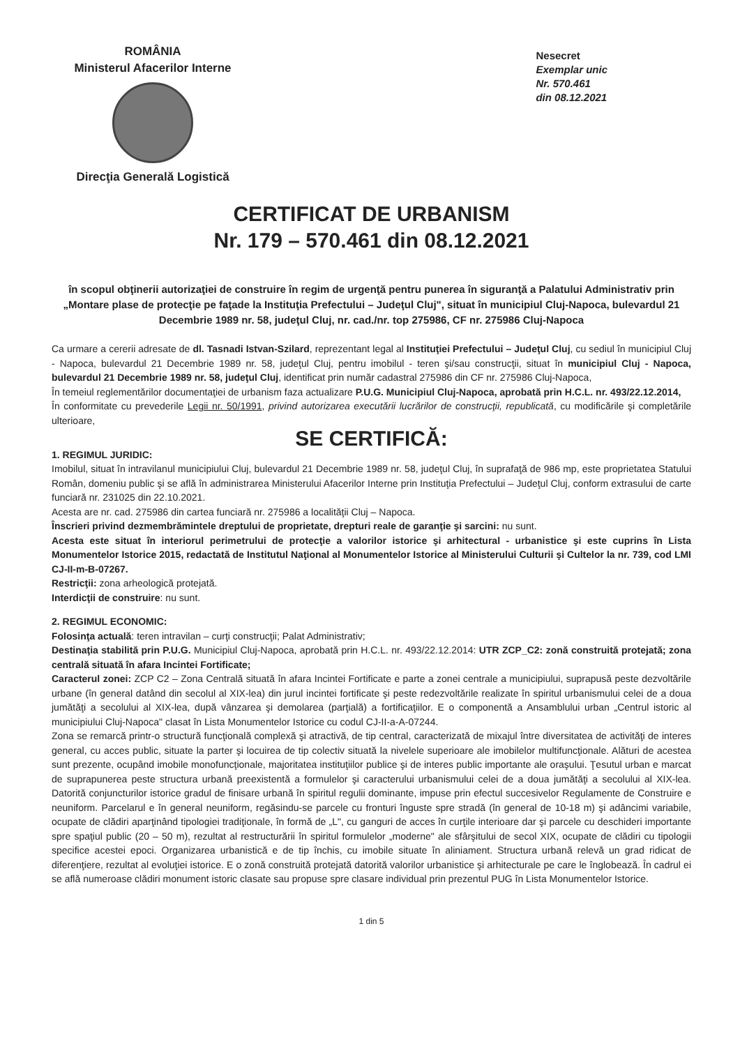ROMÂNIA
Ministerul Afacerilor Interne
Direcţia Generală Logistică
Nesecret
Exemplar unic
Nr. 570.461
din 08.12.2021
CERTIFICAT DE URBANISM
Nr. 179 – 570.461 din 08.12.2021
în scopul obţinerii autorizaţiei de construire în regim de urgenţă pentru punerea în siguranţă a Palatului Administrativ prin „Montare plase de protecţie pe faţade la Instituţia Prefectului – Judeţul Cluj", situat în municipiul Cluj-Napoca, bulevardul 21 Decembrie 1989 nr. 58, judeţul Cluj, nr. cad./nr. top 275986, CF nr. 275986 Cluj-Napoca
Ca urmare a cererii adresate de dl. Tasnadi Istvan-Szilard, reprezentant legal al Instituţiei Prefectului – Judeţul Cluj, cu sediul în municipiul Cluj - Napoca, bulevardul 21 Decembrie 1989 nr. 58, judeţul Cluj, pentru imobilul - teren şi/sau construcţii, situat în municipiul Cluj - Napoca, bulevardul 21 Decembrie 1989 nr. 58, judeţul Cluj, identificat prin număr cadastral 275986 din CF nr. 275986 Cluj-Napoca,
În temeiul reglementărilor documentaţiei de urbanism faza actualizare P.U.G. Municipiul Cluj-Napoca, aprobată prin H.C.L. nr. 493/22.12.2014,
În conformitate cu prevederile Legii nr. 50/1991, privind autorizarea executării lucrărilor de construcţii, republicată, cu modificările şi completările ulterioare,
SE CERTIFICĂ:
1. REGIMUL JURIDIC:
Imobilul, situat în intravilanul municipiului Cluj, bulevardul 21 Decembrie 1989 nr. 58, judeţul Cluj, în suprafaţă de 986 mp, este proprietatea Statului Român, domeniu public şi se află în administrarea Ministerului Afacerilor Interne prin Instituţia Prefectului – Judeţul Cluj, conform extrasului de carte funciară nr. 231025 din 22.10.2021.
Acesta are nr. cad. 275986 din cartea funciară nr. 275986 a localităţii Cluj – Napoca.
Înscrieri privind dezmembrămintele dreptului de proprietate, drepturi reale de garanţie şi sarcini: nu sunt.
Acesta este situat în interiorul perimetrului de protecţie a valorilor istorice şi arhitectural - urbanistice şi este cuprins în Lista Monumentelor Istorice 2015, redactată de Institutul Naţional al Monumentelor Istorice al Ministerului Culturii şi Cultelor la nr. 739, cod LMI CJ-II-m-B-07267.
Restricţii: zona arheologică protejată.
Interdicţii de construire: nu sunt.
2. REGIMUL ECONOMIC:
Folosinţa actuală: teren intravilan – curţi construcţii; Palat Administrativ;
Destinaţia stabilită prin P.U.G. Municipiul Cluj-Napoca, aprobată prin H.C.L. nr. 493/22.12.2014: UTR ZCP_C2: zonă construită protejată; zona centrală situată în afara Incintei Fortificate;
Caracterul zonei: ZCP C2 – Zona Centrală situată în afara Incintei Fortificate e parte a zonei centrale a municipiului, suprapusă peste dezvoltările urbane (în general datând din secolul al XIX-lea) din jurul incintei fortificate şi peste redezvoltările realizate în spiritul urbanismului celei de a doua jumătăţi a secolului al XIX-lea, după vânzarea şi demolarea (parţială) a fortificaţiilor. E o componentă a Ansamblului urban „Centrul istoric al municipiului Cluj-Napoca" clasat în Lista Monumentelor Istorice cu codul CJ-II-a-A-07244.
Zona se remarcă printr-o structură funcţională complexă şi atractivă, de tip central, caracterizată de mixajul între diversitatea de activităţi de interes general, cu acces public, situate la parter şi locuirea de tip colectiv situată la nivelele superioare ale imobilelor multifuncţionale. Alături de acestea sunt prezente, ocupând imobile monofuncţionale, majoritatea instituţiilor publice şi de interes public importante ale oraşului. Ţesutul urban e marcat de suprapunerea peste structura urbană preexistentă a formulelor şi caracterului urbanismului celei de a doua jumătăţi a secolului al XIX-lea. Datorită conjuncturilor istorice gradul de finisare urbană în spiritul regulii dominante, impuse prin efectul succesivelor Regulamente de Construire e neuniform. Parcelarul e în general neuniform, regăsindu-se parcele cu fronturi înguste spre stradă (în general de 10-18 m) şi adâncimi variabile, ocupate de clădiri aparţinând tipologiei tradiţionale, în formă de „L", cu ganguri de acces în curţile interioare dar şi parcele cu deschideri importante spre spaţiul public (20 – 50 m), rezultat al restructurării în spiritul formulelor „moderne" ale sfârşitului de secol XIX, ocupate de clădiri cu tipologii specifice acestei epoci. Organizarea urbanistică e de tip închis, cu imobile situate în aliniament. Structura urbană relevă un grad ridicat de diferenţiere, rezultat al evoluţiei istorice. E o zonă construită protejată datorită valorilor urbanistice şi arhitecturale pe care le înglobează. În cadrul ei se află numeroase clădiri monument istoric clasate sau propuse spre clasare individual prin prezentul PUG în Lista Monumentelor Istorice.
1 din 5